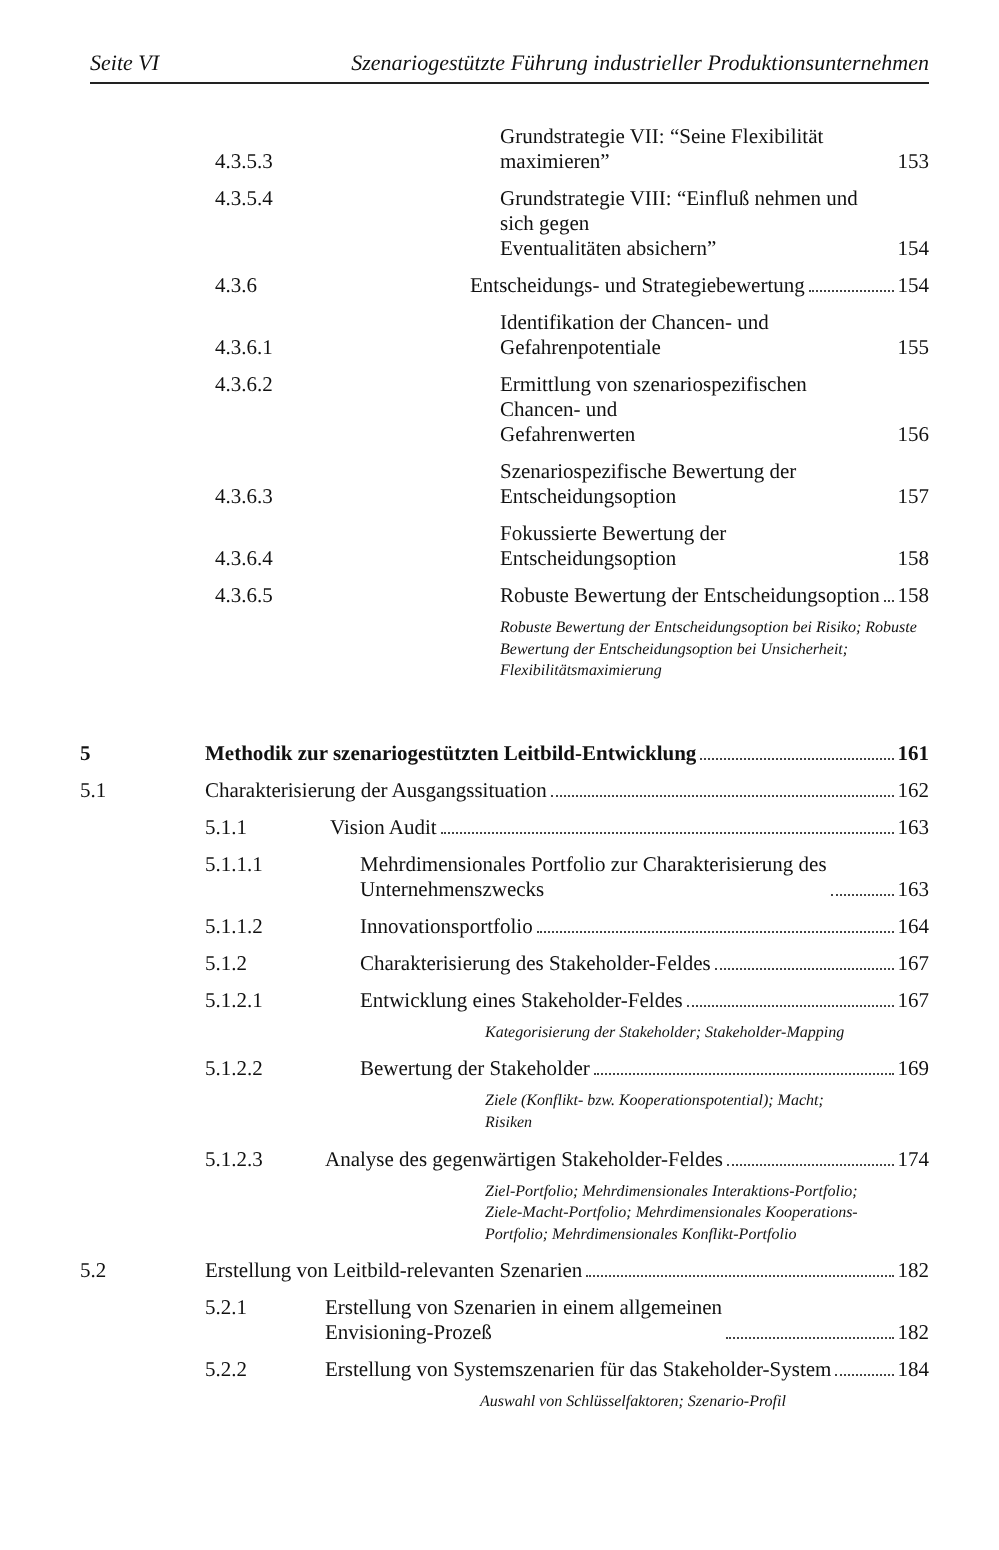Seite VI Szenariogestützte Führung industrieller Produktionsunternehmen
4.3.5.3 Grundstrategie VII: “Seine Flexibilität maximieren” 153
4.3.5.4 Grundstrategie VIII: “Einfluß nehmen und sich gegen
Eventualitäten absichern” 154
4.3.6 Entscheidungs- und Strategiebewertung 154
4.3.6.1 Identifikation der Chancen- und Gefahrenpotentiale 155
4.3.6.2 Ermittlung von szenariospezifischen Chancen- und
Gefahrenwerten 156
4.3.6.3 Szenariospezifische Bewertung der Entscheidungsoption 157
4.3.6.4 Fokussierte Bewertung der Entscheidungsoption 158
4.3.6.5 Robuste Bewertung der Entscheidungsoption 158
Robuste Bewertung der Entscheidungsoption bei Risiko; Robuste Bewertung der Entscheidungsoption bei Unsicherheit; Flexibilitätsmaximierung
5 Methodik zur szenariogestützten Leitbild-Entwicklung 161
5.1 Charakterisierung der Ausgangssituation 162
5.1.1 Vision Audit 163
5.1.1.1 Mehrdimensionales Portfolio zur Charakterisierung des
Unternehmenszwecks 163
5.1.1.2 Innovationsportfolio 164
5.1.2 Charakterisierung des Stakeholder-Feldes 167
5.1.2.1 Entwicklung eines Stakeholder-Feldes 167
Kategorisierung der Stakeholder; Stakeholder-Mapping
5.1.2.2 Bewertung der Stakeholder 169
Ziele (Konflikt- bzw. Kooperationspotential); Macht;
Risiken
5.1.2.3 Analyse des gegenwärtigen Stakeholder-Feldes 174
Ziel-Portfolio; Mehrdimensionales Interaktions-Portfolio;
Ziele-Macht-Portfolio; Mehrdimensionales Kooperations-
Portfolio; Mehrdimensionales Konflikt-Portfolio
5.2 Erstellung von Leitbild-relevanten Szenarien 182
5.2.1 Erstellung von Szenarien in einem allgemeinen
Envisioning-Prozeß 182
5.2.2 Erstellung von Systemszenarien für das Stakeholder-System 184
Auswahl von Schlüsselfaktoren; Szenario-Profil